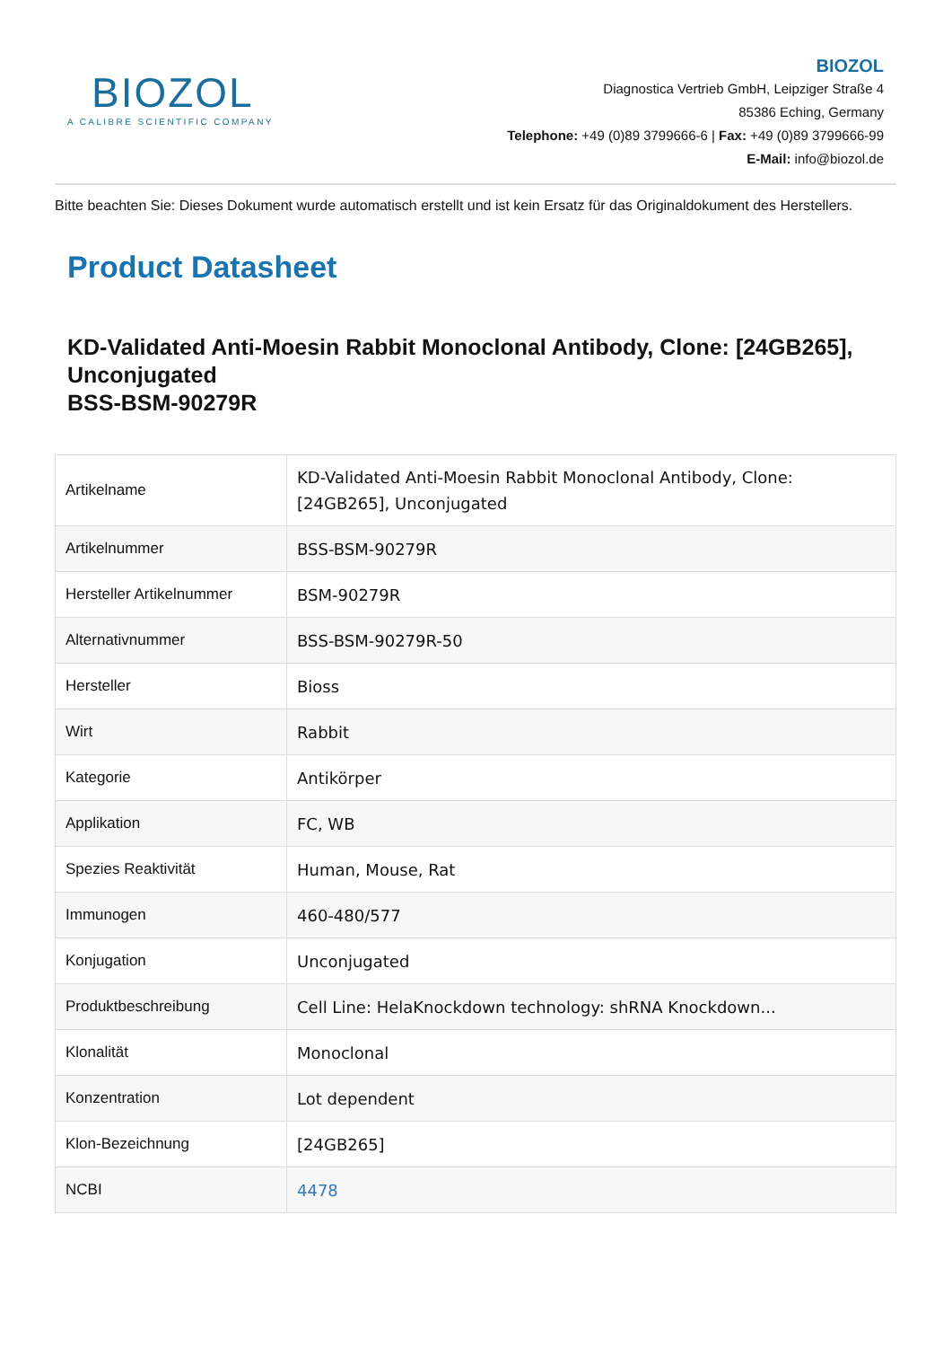BIOZOL
A CALIBRE SCIENTIFIC COMPANY
BIOZOL
Diagnostica Vertrieb GmbH, Leipziger Straße 4
85386 Eching, Germany
Telephone: +49 (0)89 3799666-6 | Fax: +49 (0)89 3799666-99
E-Mail: info@biozol.de
Bitte beachten Sie: Dieses Dokument wurde automatisch erstellt und ist kein Ersatz für das Originaldokument des Herstellers.
Product Datasheet
KD-Validated Anti-Moesin Rabbit Monoclonal Antibody, Clone: [24GB265], Unconjugated
BSS-BSM-90279R
| Artikelname | KD-Validated Anti-Moesin Rabbit Monoclonal Antibody, Clone: [24GB265], Unconjugated |
| Artikelnummer | BSS-BSM-90279R |
| Hersteller Artikelnummer | BSM-90279R |
| Alternativnummer | BSS-BSM-90279R-50 |
| Hersteller | Bioss |
| Wirt | Rabbit |
| Kategorie | Antikörper |
| Applikation | FC, WB |
| Spezies Reaktivität | Human, Mouse, Rat |
| Immunogen | 460-480/577 |
| Konjugation | Unconjugated |
| Produktbeschreibung | Cell Line: HelaKnockdown technology: shRNA Knockdown... |
| Klonalität | Monoclonal |
| Konzentration | Lot dependent |
| Klon-Bezeichnung | [24GB265] |
| NCBI | 4478 |